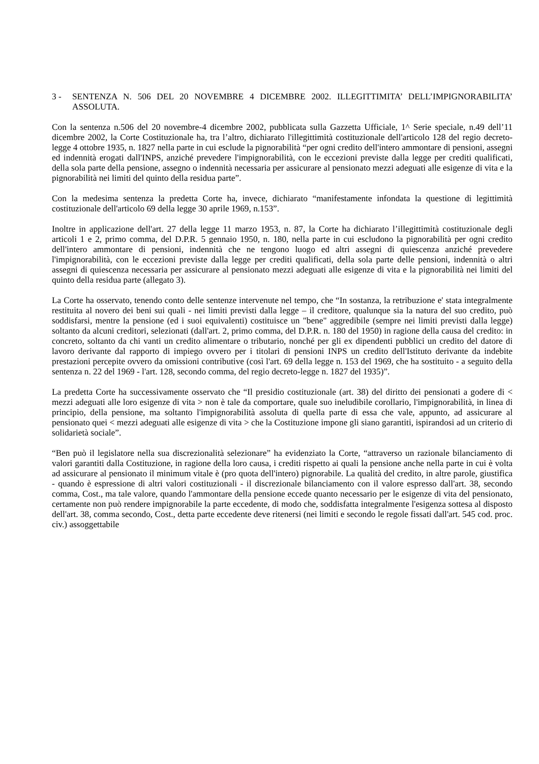3 - SENTENZA N. 506 DEL 20 NOVEMBRE 4 DICEMBRE 2002. ILLEGITTIMITA’ DELL’IMPIGNORABILITA’ ASSOLUTA.
Con la sentenza n.506 del 20 novembre-4 dicembre 2002, pubblicata sulla Gazzetta Ufficiale, 1^ Serie speciale, n.49 dell’11 dicembre 2002, la Corte Costituzionale ha, tra l’altro, dichiarato l'illegittimità costituzionale dell'articolo 128 del regio decreto-legge 4 ottobre 1935, n. 1827 nella parte in cui esclude la pignorabilità “per ogni credito dell'intero ammontare di pensioni, assegni ed indennità erogati dall'INPS, anziché prevedere l'impignorabilità, con le eccezioni previste dalla legge per crediti qualificati, della sola parte della pensione, assegno o indennità necessaria per assicurare al pensionato mezzi adeguati alle esigenze di vita e la pignorabilità nei limiti del quinto della residua parte”.
Con la medesima sentenza la predetta Corte ha, invece, dichiarato “manifestamente infondata la questione di legittimità costituzionale dell'articolo 69 della legge 30 aprile 1969, n.153”.
Inoltre in applicazione dell'art. 27 della legge 11 marzo 1953, n. 87, la Corte ha dichiarato l’illegittimità costituzionale degli articoli 1 e 2, primo comma, del D.P.R. 5 gennaio 1950, n. 180, nella parte in cui escludono la pignorabilità per ogni credito dell'intero ammontare di pensioni, indennità che ne tengono luogo ed altri assegni di quiescenza anziché prevedere l'impignorabilità, con le eccezioni previste dalla legge per crediti qualificati, della sola parte delle pensioni, indennità o altri assegni di quiescenza necessaria per assicurare al pensionato mezzi adeguati alle esigenze di vita e la pignorabilità nei limiti del quinto della residua parte (allegato 3).
La Corte ha osservato, tenendo conto delle sentenze intervenute nel tempo, che “In sostanza, la retribuzione e' stata integralmente restituita al novero dei beni sui quali - nei limiti previsti dalla legge – il creditore, qualunque sia la natura del suo credito, può soddisfarsi, mentre la pensione (ed i suoi equivalenti) costituisce un "bene" aggredibile (sempre nei limiti previsti dalla legge) soltanto da alcuni creditori, selezionati (dall'art. 2, primo comma, del D.P.R. n. 180 del 1950) in ragione della causa del credito: in concreto, soltanto da chi vanti un credito alimentare o tributario, nonché per gli ex dipendenti pubblici un credito del datore di lavoro derivante dal rapporto di impiego ovvero per i titolari di pensioni INPS un credito dell'Istituto derivante da indebite prestazioni percepite ovvero da omissioni contributive (così l'art. 69 della legge n. 153 del 1969, che ha sostituito - a seguito della sentenza n. 22 del 1969 - l'art. 128, secondo comma, del regio decreto-legge n. 1827 del 1935)”.
La predetta Corte ha successivamente osservato che “Il presidio costituzionale (art. 38) del diritto dei pensionati a godere di < mezzi adeguati alle loro esigenze di vita > non è tale da comportare, quale suo ineludibile corollario, l'impignorabilità, in linea di principio, della pensione, ma soltanto l'impignorabilità assoluta di quella parte di essa che vale, appunto, ad assicurare al pensionato quei < mezzi adeguati alle esigenze di vita > che la Costituzione impone gli siano garantiti, ispirandosi ad un criterio di solidarietà sociale”.
“Ben può il legislatore nella sua discrezionalità selezionare” ha evidenziato la Corte, “attraverso un razionale bilanciamento di valori garantiti dalla Costituzione, in ragione della loro causa, i crediti rispetto ai quali la pensione anche nella parte in cui è volta ad assicurare al pensionato il minimum vitale è (pro quota dell'intero) pignorabile. La qualità del credito, in altre parole, giustifica - quando è espressione di altri valori costituzionali - il discrezionale bilanciamento con il valore espresso dall'art. 38, secondo comma, Cost., ma tale valore, quando l'ammontare della pensione eccede quanto necessario per le esigenze di vita del pensionato, certamente non può rendere impignorabile la parte eccedente, di modo che, soddisfatta integralmente l'esigenza sottesa al disposto dell'art. 38, comma secondo, Cost., detta parte eccedente deve ritenersi (nei limiti e secondo le regole fissati dall'art. 545 cod. proc. civ.) assoggettabile